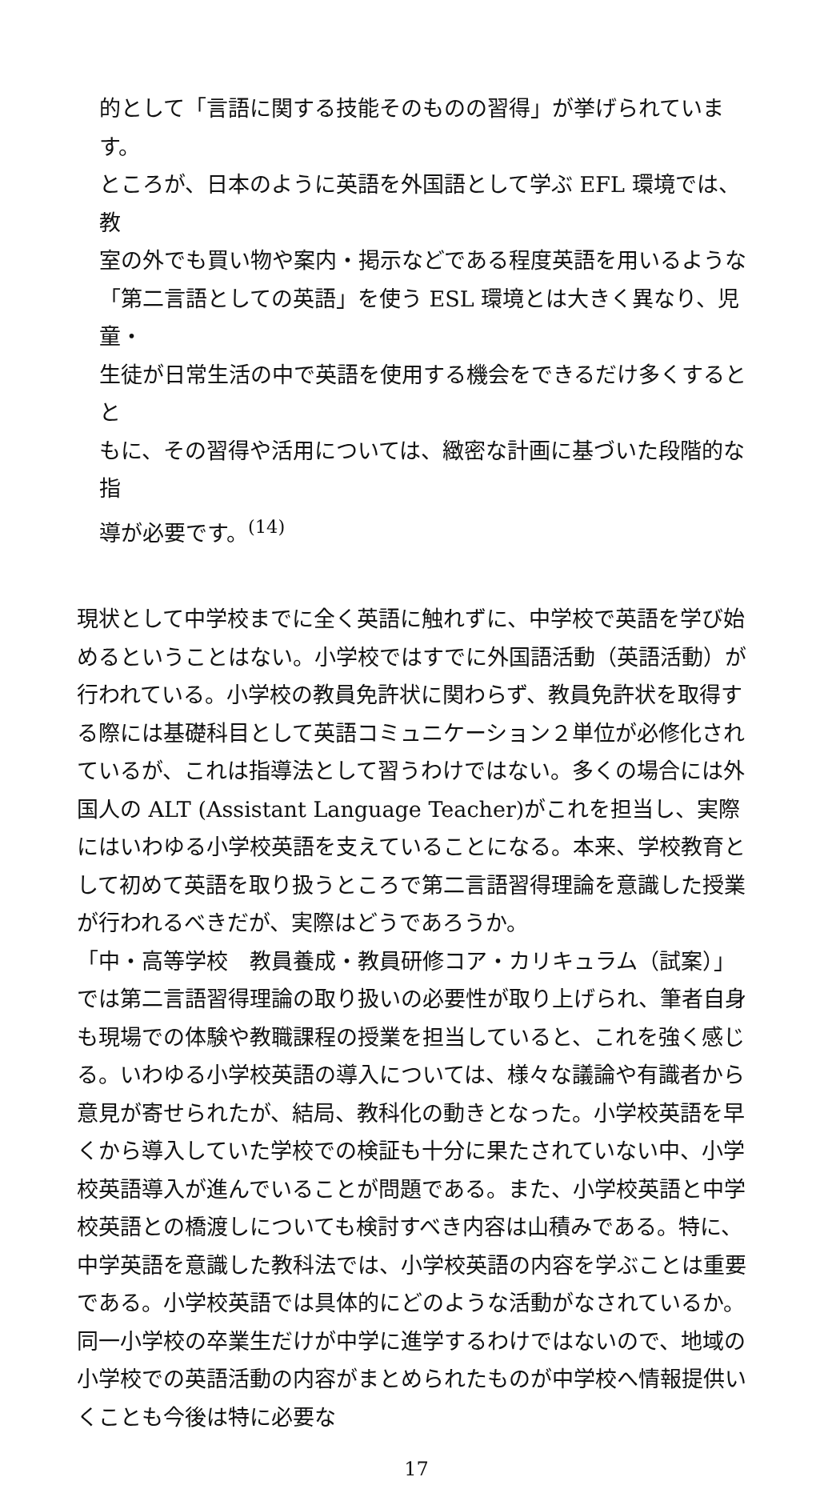的として「言語に関する技能そのものの習得」が挙げられています。
ところが、日本のように英語を外国語として学ぶ EFL 環境では、教
室の外でも買い物や案内・掲示などである程度英語を用いるような
「第二言語としての英語」を使う ESL 環境とは大きく異なり、児童・
生徒が日常生活の中で英語を使用する機会をできるだけ多くするとと
もに、その習得や活用については、緻密な計画に基づいた段階的な指
導が必要です。<sup>(14)</sup>
現状として中学校までに全く英語に触れずに、中学校で英語を学び始めるということはない。小学校ではすでに外国語活動（英語活動）が行われている。小学校の教員免許状に関わらず、教員免許状を取得する際には基礎科目として英語コミュニケーション２単位が必修化されているが、これは指導法として習うわけではない。多くの場合には外国人の ALT (Assistant Language Teacher)がこれを担当し、実際にはいわゆる小学校英語を支えていることになる。本来、学校教育として初めて英語を取り扱うところで第二言語習得理論を意識した授業が行われるべきだが、実際はどうであろうか。
「中・高等学校　教員養成・教員研修コア・カリキュラム（試案）」では第二言語習得理論の取り扱いの必要性が取り上げられ、筆者自身も現場での体験や教職課程の授業を担当していると、これを強く感じる。いわゆる小学校英語の導入については、様々な議論や有識者から意見が寄せられたが、結局、教科化の動きとなった。小学校英語を早くから導入していた学校での検証も十分に果たされていない中、小学校英語導入が進んでいることが問題である。また、小学校英語と中学校英語との橋渡しについても検討すべき内容は山積みである。特に、中学英語を意識した教科法では、小学校英語の内容を学ぶことは重要である。小学校英語では具体的にどのような活動がなされているか。同一小学校の卒業生だけが中学に進学するわけではないので、地域の小学校での英語活動の内容がまとめられたものが中学校へ情報提供いくことも今後は特に必要な
17